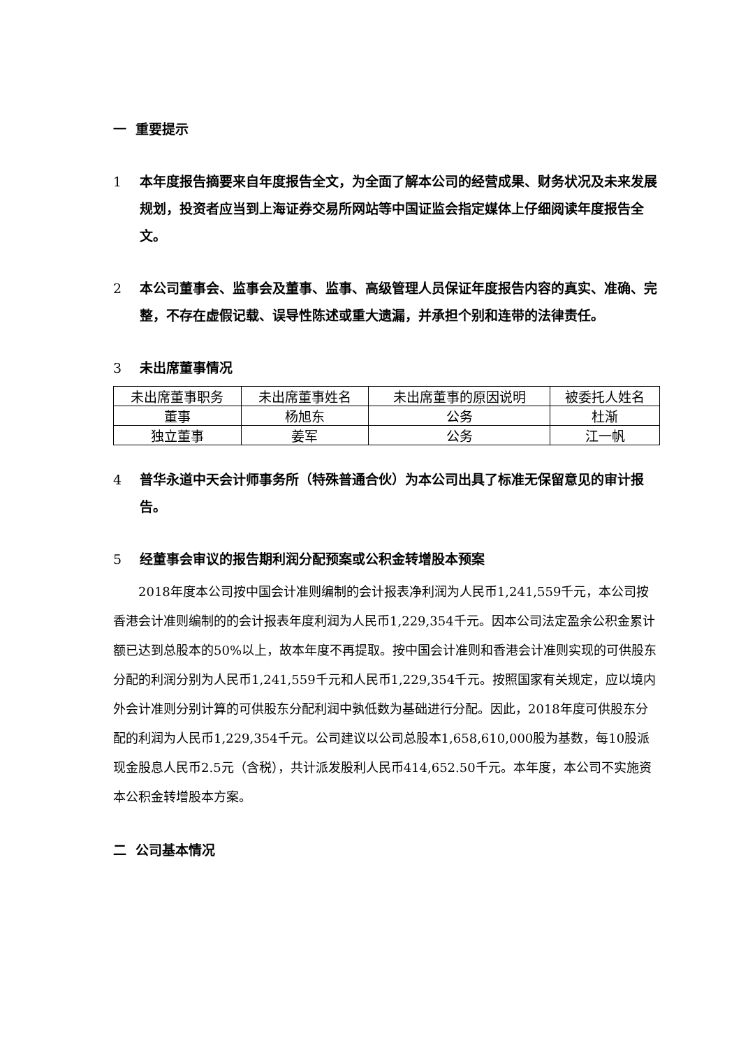一 重要提示
1 本年度报告摘要来自年度报告全文，为全面了解本公司的经营成果、财务状况及未来发展规划，投资者应当到上海证券交易所网站等中国证监会指定媒体上仔细阅读年度报告全文。
2 本公司董事会、监事会及董事、监事、高级管理人员保证年度报告内容的真实、准确、完整，不存在虚假记载、误导性陈述或重大遗漏，并承担个别和连带的法律责任。
3 未出席董事情况
| 未出席董事职务 | 未出席董事姓名 | 未出席董事的原因说明 | 被委托人姓名 |
| 董事 | 杨旭东 | 公务 | 杜渐 |
| 独立董事 | 姜军 | 公务 | 江一帆 |
4 普华永道中天会计师事务所（特殊普通合伙）为本公司出具了标准无保留意见的审计报告。
5 经董事会审议的报告期利润分配预案或公积金转增股本预案
2018年度本公司按中国会计准则编制的会计报表净利润为人民币1,241,559千元，本公司按香港会计准则编制的的会计报表年度利润为人民币1,229,354千元。因本公司法定盈余公积金累计额已达到总股本的50%以上，故本年度不再提取。按中国会计准则和香港会计准则实现的可供股东分配的利润分别为人民币1,241,559千元和人民币1,229,354千元。按照国家有关规定，应以境内外会计准则分别计算的可供股东分配利润中孰低数为基础进行分配。因此，2018年度可供股东分配的利润为人民币1,229,354千元。公司建议以公司总股本1,658,610,000股为基数，每10股派现金股息人民币2.5元（含税），共计派发股利人民币414,652.50千元。本年度，本公司不实施资本公积金转增股本方案。
二 公司基本情况